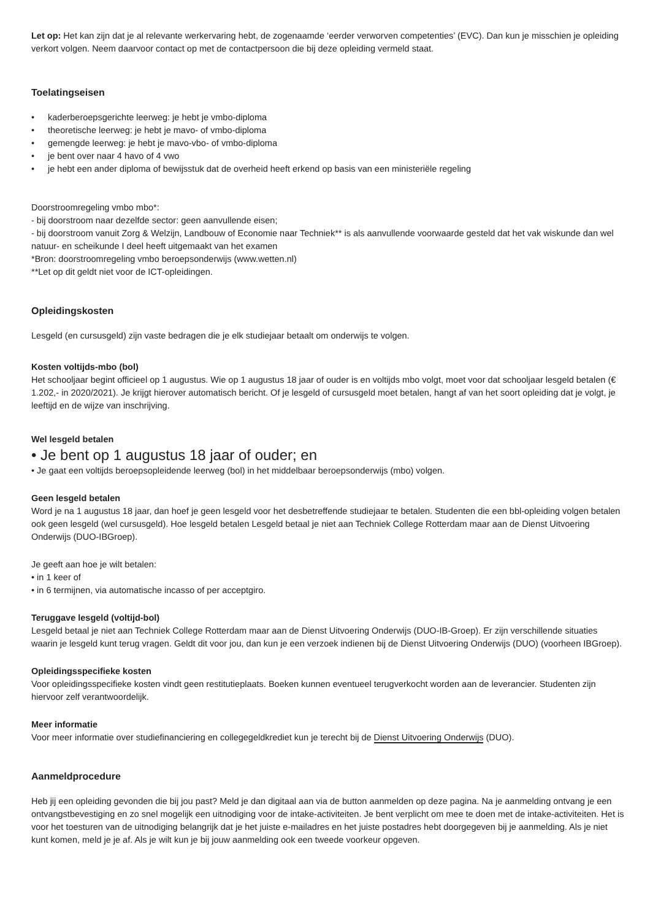Let op: Het kan zijn dat je al relevante werkervaring hebt, de zogenaamde ‘eerder verworven competenties’ (EVC). Dan kun je misschien je opleiding verkort volgen. Neem daarvoor contact op met de contactpersoon die bij deze opleiding vermeld staat.
Toelatingseisen
• kaderberoepsgerichte leerweg: je hebt je vmbo-diploma
• theoretische leerweg: je hebt je mavo- of vmbo-diploma
• gemengde leerweg: je hebt je mavo-vbo- of vmbo-diploma
• je bent over naar 4 havo of 4 vwo
• je hebt een ander diploma of bewijsstuk dat de overheid heeft erkend op basis van een ministeriële regeling
Doorstroomregeling vmbo mbo*:
- bij doorstroom naar dezelfde sector: geen aanvullende eisen;
- bij doorstroom vanuit Zorg & Welzijn, Landbouw of Economie naar Techniek** is als aanvullende voorwaarde gesteld dat het vak wiskunde dan wel natuur- en scheikunde I deel heeft uitgemaakt van het examen
*Bron: doorstroomregeling vmbo beroepsonderwijs (www.wetten.nl)
**Let op dit geldt niet voor de ICT-opleidingen.
Opleidingskosten
Lesgeld (en cursusgeld) zijn vaste bedragen die je elk studiejaar betaalt om onderwijs te volgen.
Kosten voltijds-mbo (bol)
Het schooljaar begint officieel op 1 augustus. Wie op 1 augustus 18 jaar of ouder is en voltijds mbo volgt, moet voor dat schooljaar lesgeld betalen (€ 1.202,- in 2020/2021). Je krijgt hierover automatisch bericht. Of je lesgeld of cursusgeld moet betalen, hangt af van het soort opleiding dat je volgt, je leeftijd en de wijze van inschrijving.
Wel lesgeld betalen
• Je bent op 1 augustus 18 jaar of ouder; en
• Je gaat een voltijds beroepsopleidende leerweg (bol) in het middelbaar beroepsonderwijs (mbo) volgen.
Geen lesgeld betalen
Word je na 1 augustus 18 jaar, dan hoef je geen lesgeld voor het desbetreffende studiejaar te betalen. Studenten die een bbl-opleiding volgen betalen ook geen lesgeld (wel cursusgeld). Hoe lesgeld betalen Lesgeld betaal je niet aan Techniek College Rotterdam maar aan de Dienst Uitvoering Onderwijs (DUO-IBGroep).
Je geeft aan hoe je wilt betalen:
• in 1 keer of
• in 6 termijnen, via automatische incasso of per acceptgiro.
Teruggave lesgeld (voltijd-bol)
Lesgeld betaal je niet aan Techniek College Rotterdam maar aan de Dienst Uitvoering Onderwijs (DUO-IB-Groep). Er zijn verschillende situaties waarin je lesgeld kunt terug vragen. Geldt dit voor jou, dan kun je een verzoek indienen bij de Dienst Uitvoering Onderwijs (DUO) (voorheen IBGroep).
Opleidingsspecifieke kosten
Voor opleidingsspecifieke kosten vindt geen restitutieplaats. Boeken kunnen eventueel terugverkocht worden aan de leverancier. Studenten zijn hiervoor zelf verantwoordelijk.
Meer informatie
Voor meer informatie over studiefinanciering en collegegeldkrediet kun je terecht bij de Dienst Uitvoering Onderwijs (DUO).
Aanmeldprocedure
Heb jij een opleiding gevonden die bij jou past? Meld je dan digitaal aan via de button aanmelden op deze pagina. Na je aanmelding ontvang je een ontvangstbevestiging en zo snel mogelijk een uitnodiging voor de intake-activiteiten. Je bent verplicht om mee te doen met de intake-activiteiten. Het is voor het toesturen van de uitnodiging belangrijk dat je het juiste e-mailadres en het juiste postadres hebt doorgegeven bij je aanmelding. Als je niet kunt komen, meld je je af. Als je wilt kun je bij jouw aanmelding ook een tweede voorkeur opgeven.